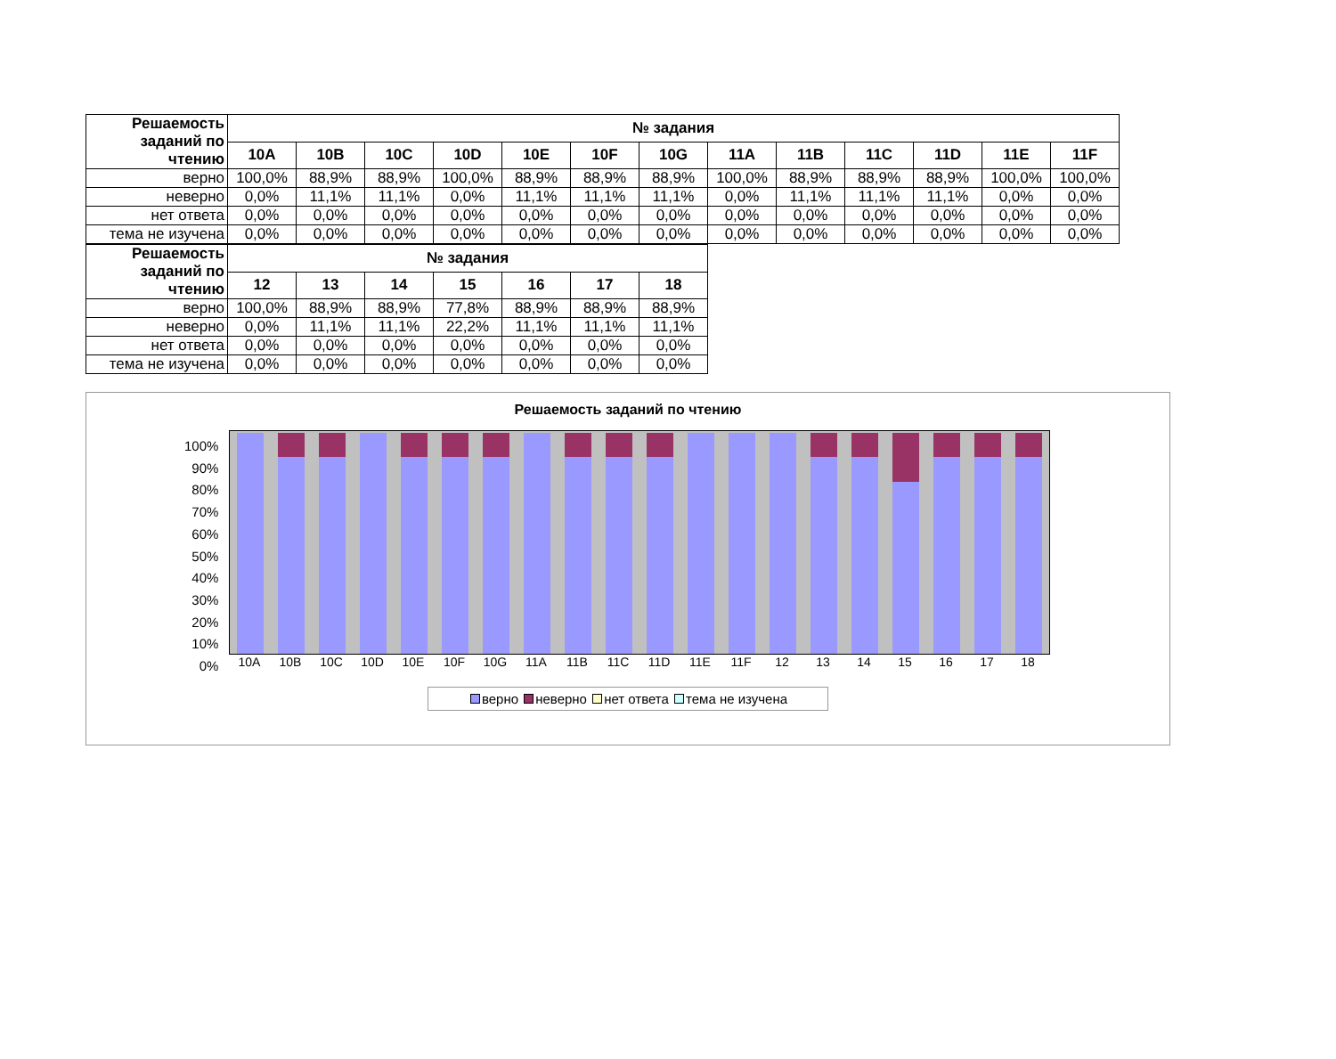| Решаемость заданий по чтению | № задания | | | | | | | | | | | | |
| --- | --- | --- | --- | --- | --- | --- | --- | --- | --- | --- | --- | --- | --- |
| | 10A | 10B | 10C | 10D | 10E | 10F | 10G | 11A | 11B | 11C | 11D | 11E | 11F |
| верно | 100,0% | 88,9% | 88,9% | 100,0% | 88,9% | 88,9% | 88,9% | 100,0% | 88,9% | 88,9% | 88,9% | 100,0% | 100,0% |
| неверно | 0,0% | 11,1% | 11,1% | 0,0% | 11,1% | 11,1% | 11,1% | 0,0% | 11,1% | 11,1% | 11,1% | 0,0% | 0,0% |
| нет ответа | 0,0% | 0,0% | 0,0% | 0,0% | 0,0% | 0,0% | 0,0% | 0,0% | 0,0% | 0,0% | 0,0% | 0,0% | 0,0% |
| тема не изучена | 0,0% | 0,0% | 0,0% | 0,0% | 0,0% | 0,0% | 0,0% | 0,0% | 0,0% | 0,0% | 0,0% | 0,0% | 0,0% |
| Решаемость заданий по чтению | № задания | | | | | | |
| --- | --- | --- | --- | --- | --- | --- | --- |
| | 12 | 13 | 14 | 15 | 16 | 17 | 18 |
| верно | 100,0% | 88,9% | 88,9% | 77,8% | 88,9% | 88,9% | 88,9% |
| неверно | 0,0% | 11,1% | 11,1% | 22,2% | 11,1% | 11,1% | 11,1% |
| нет ответа | 0,0% | 0,0% | 0,0% | 0,0% | 0,0% | 0,0% | 0,0% |
| тема не изучена | 0,0% | 0,0% | 0,0% | 0,0% | 0,0% | 0,0% | 0,0% |
Решаемость заданий по чтению
100%
90%
80%
70%
60%
50%
40%
30%
20%
10%
0%
10A 10B 10C 10D 10E 10F 10G 11A 11B 11C 11D 11E 11F 12 13 14 15 16 17 18
верно неверно нет ответа тема не изучена